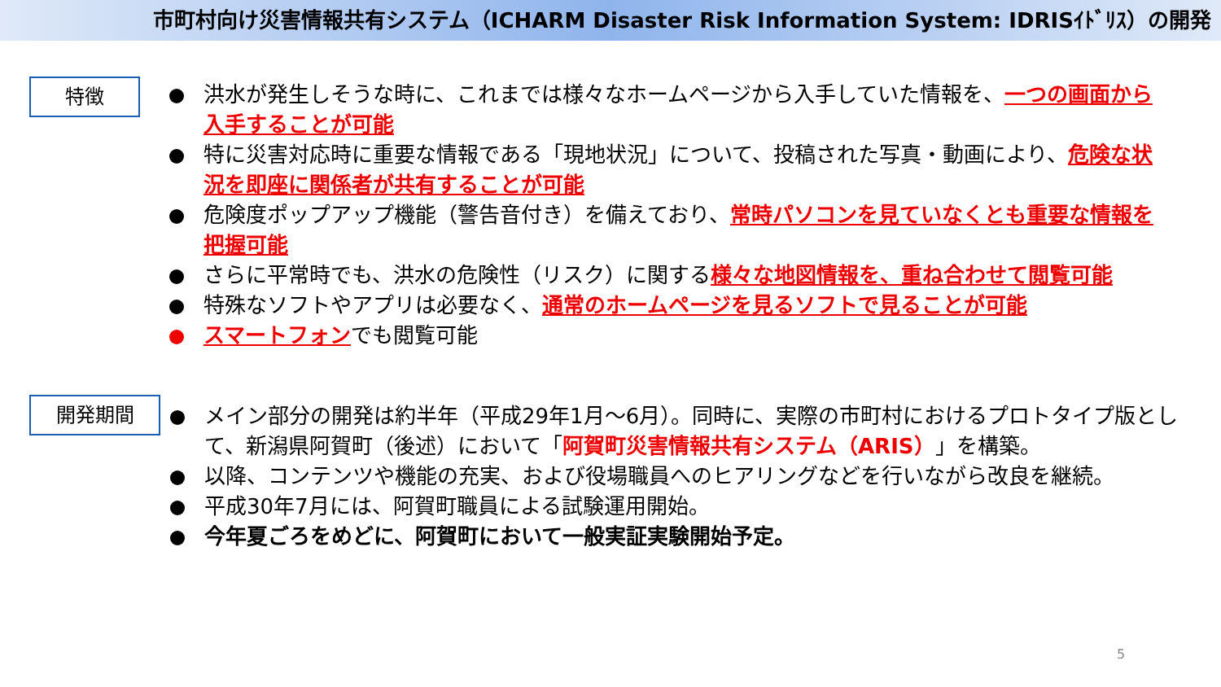市町村向け災害情報共有システム（ICHARM Disaster Risk Information System: IDRISｲﾄﾞﾘｽ）の開発
特徴
洪水が発生しそうな時に、これまでは様々なホームページから入手していた情報を、一つの画面から入手することが可能
特に災害対応時に重要な情報である「現地状況」について、投稿された写真・動画により、危険な状況を即座に関係者が共有することが可能
危険度ポップアップ機能（警告音付き）を備えており、常時パソコンを見ていなくとも重要な情報を把握可能
さらに平常時でも、洪水の危険性（リスク）に関する様々な地図情報を、重ね合わせて閲覧可能
特殊なソフトやアプリは必要なく、通常のホームページを見るソフトで見ることが可能
スマートフォンでも閲覧可能
開発期間
メイン部分の開発は約半年（平成29年1月～6月）。同時に、実際の市町村におけるプロトタイプ版として、新潟県阿賀町（後述）において「阿賀町災害情報共有システム（ARIS）」を構築。
以降、コンテンツや機能の充実、および役場職員へのヒアリングなどを行いながら改良を継続。
平成30年7月には、阿賀町職員による試験運用開始。
今年夏ごろをめどに、阿賀町において一般実証実験開始予定。
5